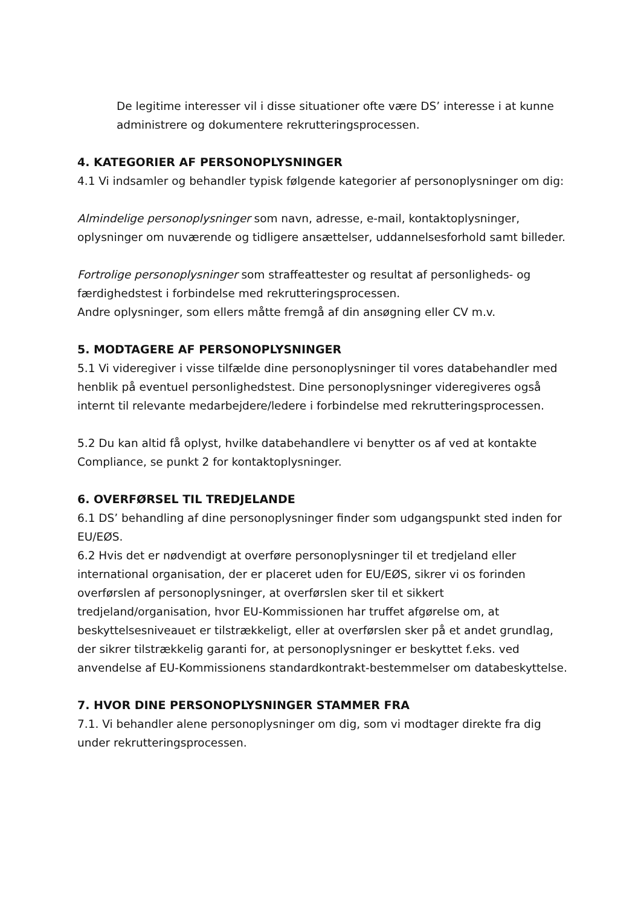De legitime interesser vil i disse situationer ofte være DS’ interesse i at kunne administrere og dokumentere rekrutteringsprocessen.
4. KATEGORIER AF PERSONOPLYSNINGER
4.1 Vi indsamler og behandler typisk følgende kategorier af personoplysninger om dig:
Almindelige personoplysninger som navn, adresse, e-mail, kontaktoplysninger, oplysninger om nuværende og tidligere ansættelser, uddannelsesforhold samt billeder.
Fortrolige personoplysninger som straffeattester og resultat af personligheds- og færdighedstest i forbindelse med rekrutteringsprocessen.
Andre oplysninger, som ellers måtte fremgå af din ansøgning eller CV m.v.
5. MODTAGERE AF PERSONOPLYSNINGER
5.1 Vi videregiver i visse tilfælde dine personoplysninger til vores databehandler med henblik på eventuel personlighedstest. Dine personoplysninger videregiveres også internt til relevante medarbejdere/ledere i forbindelse med rekrutteringsprocessen.
5.2 Du kan altid få oplyst, hvilke databehandlere vi benytter os af ved at kontakte Compliance, se punkt 2 for kontaktoplysninger.
6. OVERFØRSEL TIL TREDJELANDE
6.1 DS’ behandling af dine personoplysninger finder som udgangspunkt sted inden for EU/EØS.
6.2 Hvis det er nødvendigt at overføre personoplysninger til et tredjeland eller international organisation, der er placeret uden for EU/EØS, sikrer vi os forinden overførslen af personoplysninger, at overførslen sker til et sikkert tredjeland/organisation, hvor EU-Kommissionen har truffet afgørelse om, at beskyttelsesniveauet er tilstrækkeligt, eller at overførslen sker på et andet grundlag, der sikrer tilstrækkelig garanti for, at personoplysninger er beskyttet f.eks. ved anvendelse af EU-Kommissionens standardkontrakt-bestemmelser om databeskyttelse.
7. HVOR DINE PERSONOPLYSNINGER STAMMER FRA
7.1. Vi behandler alene personoplysninger om dig, som vi modtager direkte fra dig under rekrutteringsprocessen.